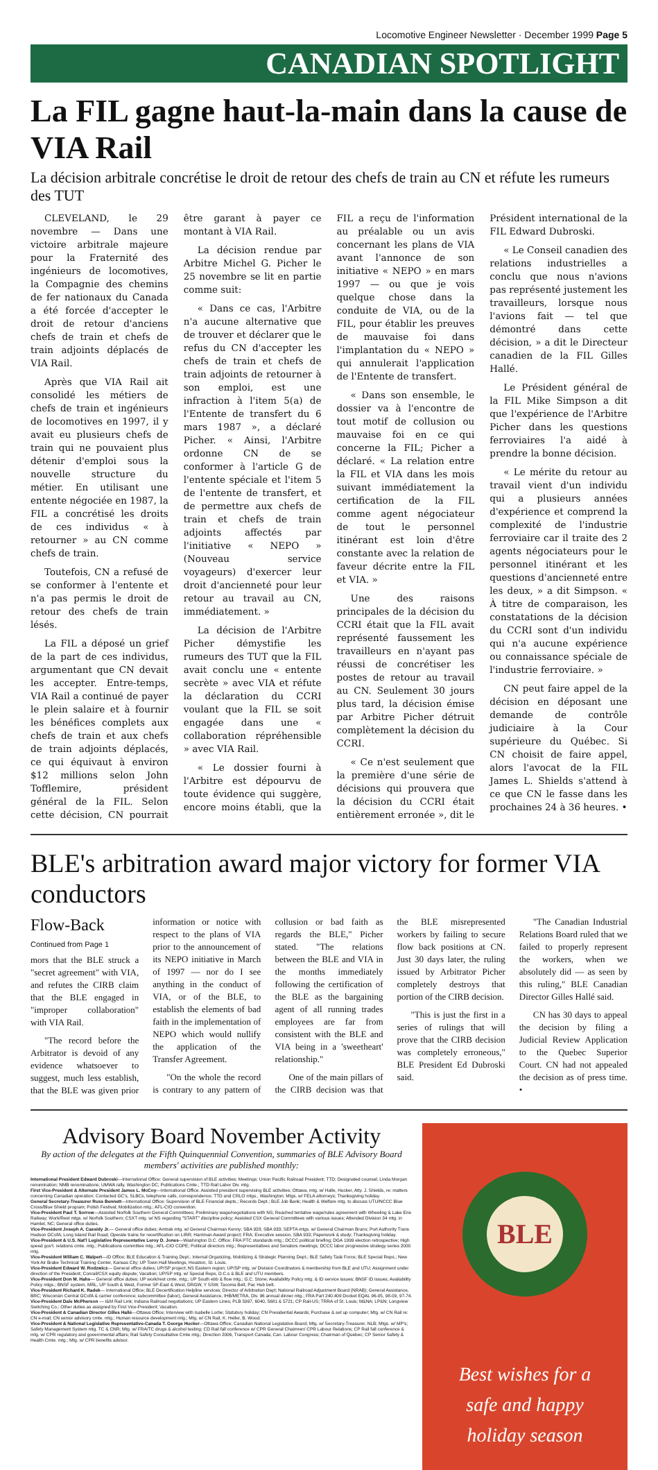Locomotive Engineer Newsletter · December 1999 Page 5
CANADIAN SPOTLIGHT
La FIL gagne haut-la-main dans la cause de VIA Rail
La décision arbitrale concrétise le droit de retour des chefs de train au CN et réfute les rumeurs des TUT
CLEVELAND, le 29 novembre — Dans une victoire arbitrale majeure pour la Fraternité des ingénieurs de locomotives, la Compagnie des chemins de fer nationaux du Canada a été forcée d'accepter le droit de retour d'anciens chefs de train et chefs de train adjoints déplacés de VIA Rail.
Après que VIA Rail ait consolidé les métiers de chefs de train et ingénieurs de locomotives en 1997, il y avait eu plusieurs chefs de train qui ne pouvaient plus détenir d'emploi sous la nouvelle structure du métier. En utilisant une entente négociée en 1987, la FIL a concrétisé les droits de ces individus « à retourner » au CN comme chefs de train.
Toutefois, CN a refusé de se conformer à l'entente et n'a pas permis le droit de retour des chefs de train lésés.
La FIL a déposé un grief de la part de ces individus, argumentant que CN devait les accepter. Entre-temps, VIA Rail a continué de payer le plein salaire et à fournir les bénéfices complets aux chefs de train et aux chefs de train adjoints déplacés, ce qui équivaut à environ $12 millions selon John Tofflemire, président général de la FIL. Selon cette décision, CN pourrait être garant à payer ce montant à VIA Rail.
La décision rendue par Arbitre Michel G. Picher le 25 novembre se lit en partie comme suit:
« Dans ce cas, l'Arbitre n'a aucune alternative que de trouver et déclarer que le refus du CN d'accepter les chefs de train et chefs de train adjoints de retourner à son emploi, est une infraction à l'item 5(a) de l'Entente de transfert du 6 mars 1987 », a déclaré Picher. « Ainsi, l'Arbitre ordonne CN de se conformer à l'article G de l'entente spéciale et l'item 5 de l'entente de transfert, et de permettre aux chefs de train et chefs de train adjoints affectés par l'initiative « NEPO » (Nouveau service voyageurs) d'exercer leur droit d'ancienneté pour leur retour au travail au CN, immédiatement. »
La décision de l'Arbitre Picher démystifie les rumeurs des TUT que la FIL avait conclu une « entente secrète » avec VIA et réfute la déclaration du CCRI voulant que la FIL se soit engagée dans une « collaboration répréhensible » avec VIA Rail.
« Le dossier fourni à l'Arbitre est dépourvu de toute évidence qui suggère, encore moins établi, que la FIL a reçu de l'information au préalable ou un avis concernant les plans de VIA avant l'annonce de son initiative « NEPO » en mars 1997 — ou que je vois quelque chose dans la conduite de VIA, ou de la FIL, pour établir les preuves de mauvaise foi dans l'implantation du « NEPO » qui annulerait l'application de l'Entente de transfert.
« Dans son ensemble, le dossier va à l'encontre de tout motif de collusion ou mauvaise foi en ce qui concerne la FIL; Picher a déclaré. « La relation entre la FIL et VIA dans les mois suivant immédiatement la certification de la FIL comme agent négociateur de tout le personnel itinérant est loin d'être constante avec la relation de faveur décrite entre la FIL et VIA. »
Une des raisons principales de la décision du CCRI était que la FIL avait représenté faussement les travailleurs en n'ayant pas réussi de concrétiser les postes de retour au travail au CN. Seulement 30 jours plus tard, la décision émise par Arbitre Picher détruit complètement la décision du CCRI.
« Ce n'est seulement que la première d'une série de décisions qui prouvera que la décision du CCRI était entièrement erronée », dit le Président international de la FIL Edward Dubroski.
« Le Conseil canadien des relations industrielles a conclu que nous n'avions pas représenté justement les travailleurs, lorsque nous l'avions fait — tel que démontré dans cette décision, » a dit le Directeur canadien de la FIL Gilles Hallé.
Le Président général de la FIL Mike Simpson a dit que l'expérience de l'Arbitre Picher dans les questions ferroviaires l'a aidé à prendre la bonne décision.
« Le mérite du retour au travail vient d'un individu qui a plusieurs années d'expérience et comprend la complexité de l'industrie ferroviaire car il traite des 2 agents négociateurs pour le personnel itinérant et les questions d'ancienneté entre les deux, » a dit Simpson. « À titre de comparaison, les constatations de la décision du CCRI sont d'un individu qui n'a aucune expérience ou connaissance spéciale de l'industrie ferroviaire. »
CN peut faire appel de la décision en déposant une demande de contrôle judiciaire à la Cour supérieure du Québec. Si CN choisit de faire appel, alors l'avocat de la FIL James L. Shields s'attend à ce que CN le fasse dans les prochaines 24 à 36 heures. •
BLE's arbitration award major victory for former VIA conductors
Flow-Back
Continued from Page 1
mors that the BLE struck a "secret agreement" with VIA, and refutes the CIRB claim that the BLE engaged in "improper collaboration" with VIA Rail.
"The record before the Arbitrator is devoid of any evidence whatsoever to suggest, much less establish, that the BLE was given prior information or notice with respect to the plans of VIA prior to the announcement of its NEPO initiative in March of 1997 — nor do I see anything in the conduct of VIA, or of the BLE, to establish the elements of bad faith in the implementation of NEPO which would nullify the application of the Transfer Agreement.
"On the whole the record is contrary to any pattern of collusion or bad faith as regards the BLE," Picher stated. "The relations between the BLE and VIA in the months immediately following the certification of the BLE as the bargaining agent of all running trades employees are far from consistent with the BLE and VIA being in a 'sweetheart' relationship."
One of the main pillars of the CIRB decision was that the BLE misrepresented workers by failing to secure flow back positions at CN. Just 30 days later, the ruling issued by Arbitrator Picher completely destroys that portion of the CIRB decision.
"This is just the first in a series of rulings that will prove that the CIRB decision was completely erroneous," BLE President Ed Dubroski said.
"The Canadian Industrial Relations Board ruled that we failed to properly represent the workers, when we absolutely did — as seen by this ruling," BLE Canadian Director Gilles Hallé said.
CN has 30 days to appeal the decision by filing a Judicial Review Application to the Quebec Superior Court. CN had not appealed the decision as of press time. •
Advisory Board November Activity
By action of the delegates at the Fifth Quinquennial Convention, summaries of BLE Advisory Board members' activities are published monthly:
International President Edward Dubroski—International Office: General supervision of BLE activities; Meetings: Union Pacific Railroad President; TTD; Designated counsel; Linda Morgan renomination; NMB renominations; UMWA rally, Washington DC; Publications Cmte.; TTD Rail Labor Div. mtg.
First Vice-President & Alternate President James L. McCoy—International Office. Assisted president supervising BLE activities; Ottawa, mtg. w/ Halle, Hucker, Atty. J. Shields, re: matters concerning Canadian operation; Contacted GC's, SLBCs, telephone calls, correspondence; TTD and CRLO mtgs., Washington; Mtgs. w/ FELA attorneys; Thanksgiving holiday.
General Secretary-Treasurer Russ Bennett—International Office: Supervision of BLE Financial depts.; Records Dept.; BLE Job Bank; Health & Welfare mtg. to discuss UTU/NCCC Blue Cross/Blue Shield program; Polish Festival; Mobilization mtg.; AFL-CIO convention.
Vice-President Paul T. Sorrow—Assisted Norfolk Southern General Committees; Preliminary wage/negotiations with NS; Reached tentative wage/rules agreement with Wheeling & Lake Erie Railway; Work/Rest mtgs. w/ Norfolk Southern; CSXT mtg. w/ NS regarding "START" discipline policy; Assisted CSX General Committees with various issues; Attended Division 34 mtg. in Hamlet, NC; General office duties.
Vice-President Joseph A. Cassidy Jr.— General office duties; Amtrak mtg. w/ General Chairman Kenny; SBA 928; SBA 933; SEPTA mtgs. w/ General Chairman Bruno; Port Authority Trans Hudson GCofA; Long Island Rail Road; Operate trains for recertification on LIRR; Harriman Award project; FRA; Executive session, SBA 933; Paperwork & study; Thanksgiving holiday.
Vice-President & U.S. Nat'l Legislative Representative Leroy D. Jones—Washington D.C. Office; FRA PTC standards mtg.; DCCC political briefing; DGA 1999 election retrospective; High speed gov't. relations cmte. mtg.; Publications committee mtg.; AFL-CIO COPE; Political directors mtg.; Representatives and Senators meetings; DCCC labor progressive strategy series 2000 mtg.
Vice-President William C. Walpert—ID Office; BLE Education & Training Dept.; Internal Organizing, Mobilizing & Strategic Planning Dept.; BLE Safety Task Force; BLE Special Reps.; New York Air Brake Technical Training Center, Kansas City; UP Town Hall Meetings, Houston, St. Louis.
Vice-President Edward W. Rodzwicz— General office duties; UP/SP project; NS Eastern region; UP/SP mtg. w/ Division Coordinators & membership from BLE and UTU; Assignment under direction of the President; Conrail/CSX equity dispute; Vacation; UP/SP mtg. w/ Special Reps, D.C.s & BLE and UTU members.
Vice-President Don M. Hahs— General office duties; UP work/rest cmte. mtg.; UP South ebb & flow mtg.; G.C. Stone; Availability Policy mtg. & ID service issues; BNSF ID issues; Availability Policy mtgs.; BNSF system, MRL, UP South & West, Former SP-East & West, DRGW, Y SSW, Tacoma Belt, Pac Hub belt.
Vice-President Richard K. Radek— International Office; BLE Decertification Helpline services; Director of Arbitration Dept; National Railroad Adjustment Board (NRAB); General Assistance, BRC; Wisconsin Central GCofA & carrier conference; subcommittee (labor), General Assistance, IHB/METRA, Div. 96 annual dinner mtg.; FRA Part 240.409 Docket EQAL 96-05, 98-09, 97-74.
Vice-President Dale McPherson — I&M Rail Link; Indiana Railroad negotiations; UP Eastern Lines; PLB 5997, 6040, 5681 & 5721; CP Rail-US; TRRA of St. Louis; M&NA; LP&N; Longview Switching Co.; Other duties as assigned by First Vice-President; Vacation.
Vice-President & Canadian Director Gilles Hallé—Ottawa Office; Interview with Isabelle Lortie; Statutory holiday; CN Presidential Awards; Purchase & set up computer; Mtg. w/ CN Rail re: CN e-mail; CN senior advisory cmte. mtg.; Human resource development mtg.; Mtg. w/ CN Rail, K. Heller, B. Wood.
Vice-President & National Legislative Representative-Canada T. George Hucker—Ottawa Office; Canadian National Legislative Board; Mtg. w/ Secretary-Treasurer, NLB; Mtgs. w/ MP's; Safety Management System mtg. TC & CNR; Mtg. w/ FRA/TC drugs & alcohol testing; CD Rail fall conference w/ CPR General Chairmen/ CPR Labour Relations; CP Rail fall conference & mtg. w/ CPR regulatory and governmental affairs; Rail Safety Consultative Cmte mtg.; Direction 2006, Transport Canada; Can. Labour Congress; Chairman of Quebec; CP Senior Safety & Health Cmte. mtg.; Mtg. w/ CPR benefits advisor.
BLE
Best wishes for a
safe and happy
holiday season